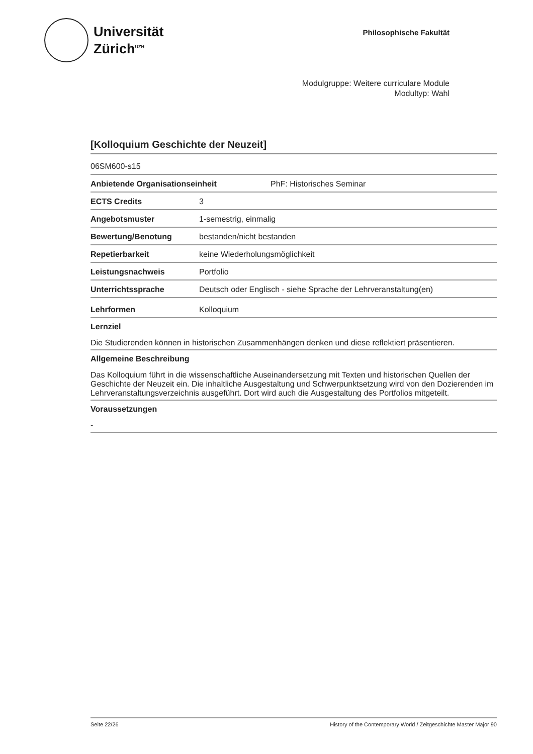Universität
Zürich<sup>UZH</sup>
Philosophische Fakultät
Modulgruppe: Weitere curriculare Module
Modultyp: Wahl
[Kolloquium Geschichte der Neuzeit]
06SM600-s15
Anbietende Organisationseinheit PhF: Historisches Seminar
ECTS Credits 3
Angebotsmuster 1-semestrig, einmalig
Bewertung/Benotung bestanden/nicht bestanden
Repetierbarkeit keine Wiederholungsmöglichkeit
Leistungsnachweis Portfolio
Unterrichtssprache Deutsch oder Englisch - siehe Sprache der Lehrveranstaltung(en)
Lehrformen Kolloquium
Lernziel
Die Studierenden können in historischen Zusammenhängen denken und diese reflektiert präsentieren.
Allgemeine Beschreibung
Das Kolloquium führt in die wissenschaftliche Auseinandersetzung mit Texten und historischen Quellen der Geschichte der Neuzeit ein. Die inhaltliche Ausgestaltung und Schwerpunktsetzung wird von den Dozierenden im Lehrveranstaltungsverzeichnis ausgeführt. Dort wird auch die Ausgestaltung des Portfolios mitgeteilt.
Voraussetzungen
-
Seite 22/26 History of the Contemporary World / Zeitgeschichte Master Major 90